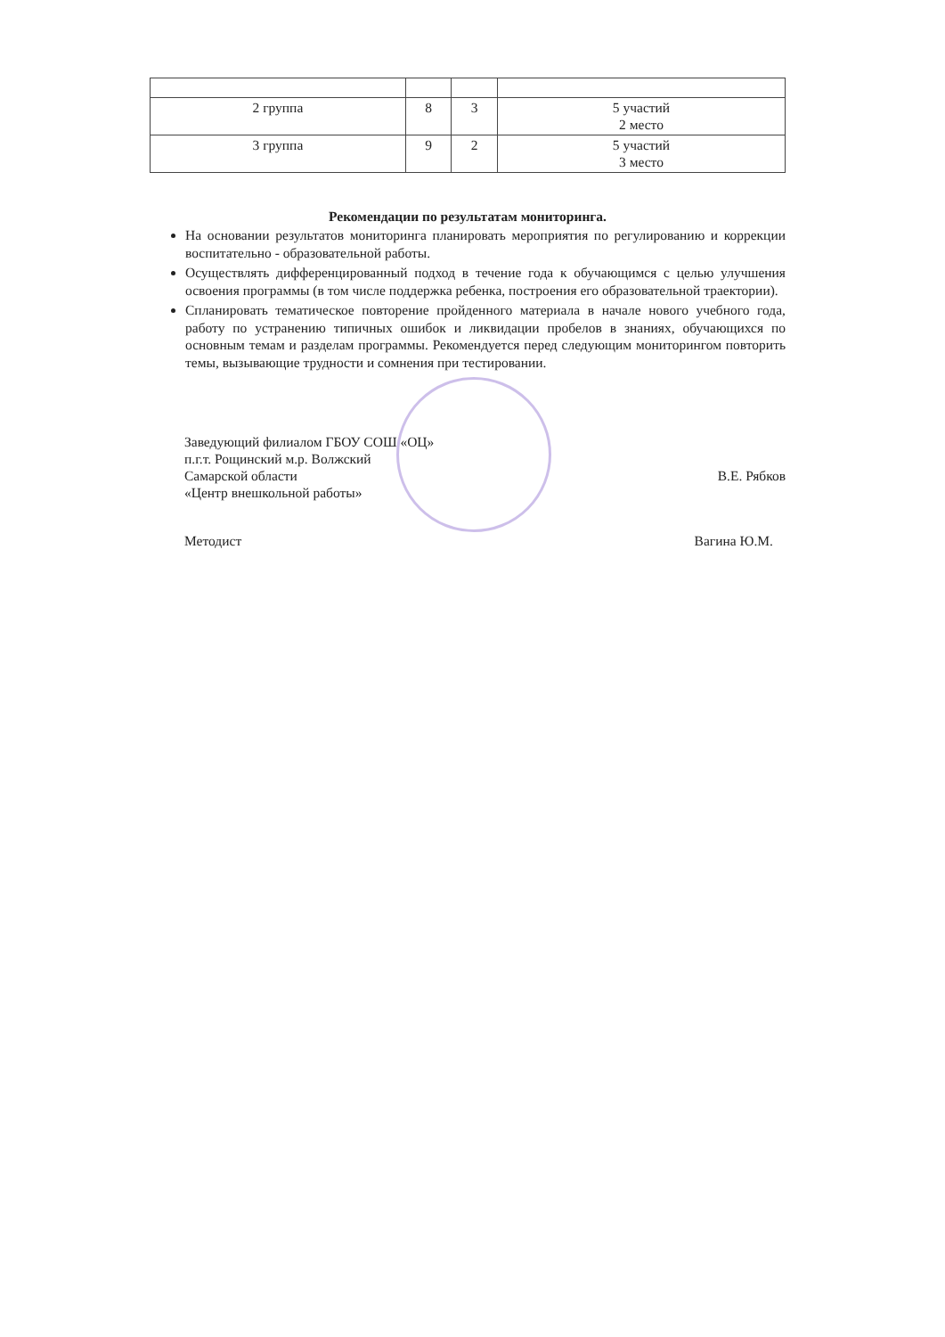| 2 группа | 8 | 3 | 5 участий 2 место |
| 3 группа | 9 | 2 | 5 участий 3 место |
Рекомендации по результатам мониторинга.
На основании результатов мониторинга планировать мероприятия по регулированию и коррекции воспитательно - образовательной работы.
Осуществлять дифференцированный подход в течение года к обучающимся с целью улучшения освоения программы (в том числе поддержка ребенка, построения его образовательной траектории).
Спланировать тематическое повторение пройденного материала в начале нового учебного года, работу по устранению типичных ошибок и ликвидации пробелов в знаниях, обучающихся по основным темам и разделам программы. Рекомендуется перед следующим мониторингом повторить темы, вызывающие трудности и сомнения при тестировании.
Заведующий филиалом ГБОУ СОШ «ОЦ»
п.г.т. Рощинский м.р. Волжский
Самарской области В.Е. Рябков
«Центр внешкольной работы»
Методист Вагина Ю.М.